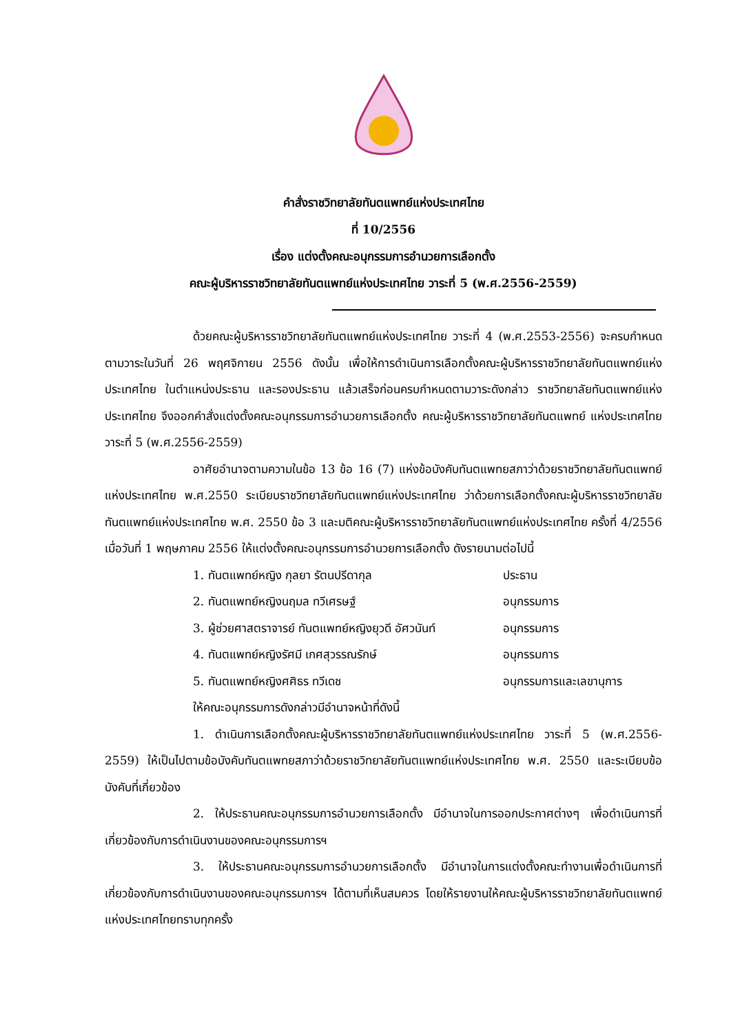คำสั่งราชวิทยาลัยทันตแพทย์แห่งประเทศไทย
ที่ 10/2556
เรื่อง แต่งตั้งคณะอนุกรรมการอำนวยการเลือกตั้ง
คณะผู้บริหารราชวิทยาลัยทันตแพทย์แห่งประเทศไทย วาระที่ 5 (พ.ศ.2556-2559)
ด้วยคณะผู้บริหารราชวิทยาลัยทันตแพทย์แห่งประเทศไทย วาระที่ 4 (พ.ศ.2553-2556) จะครบกำหนดตามวาระในวันที่ 26 พฤศจิกายน 2556 ดังนั้น เพื่อให้การดำเนินการเลือกตั้งคณะผู้บริหารราชวิทยาลัยทันตแพทย์แห่งประเทศไทย ในตำแหน่งประธาน และรองประธาน แล้วเสร็จก่อนครบกำหนดตามวาระดังกล่าว ราชวิทยาลัยทันตแพทย์แห่งประเทศไทย จึงออกคำสั่งแต่งตั้งคณะอนุกรรมการอำนวยการเลือกตั้ง คณะผู้บริหารราชวิทยาลัยทันตแพทย์ แห่งประเทศไทย วาระที่ 5 (พ.ศ.2556-2559)
อาศัยอำนาจตามความในข้อ 13 ข้อ 16 (7) แห่งข้อบังคับทันตแพทยสภาว่าด้วยราชวิทยาลัยทันตแพทย์แห่งประเทศไทย พ.ศ.2550 ระเบียบราชวิทยาลัยทันตแพทย์แห่งประเทศไทย ว่าด้วยการเลือกตั้งคณะผู้บริหารราชวิทยาลัยทันตแพทย์แห่งประเทศไทย พ.ศ. 2550 ข้อ 3 และมติคณะผู้บริหารราชวิทยาลัยทันตแพทย์แห่งประเทศไทย ครั้งที่ 4/2556 เมื่อวันที่ 1 พฤษภาคม 2556 ให้แต่งตั้งคณะอนุกรรมการอำนวยการเลือกตั้ง ดังรายนามต่อไปนี้
1. ทันตแพทย์หญิง กุลยา รัตนปรีดากุล ประธาน
2. ทันตแพทย์หญิงนฤมล ทวีเศรษฐ์ อนุกรรมการ
3. ผู้ช่วยศาสตราจารย์ ทันตแพทย์หญิงยุวดี อัศวนันท์ อนุกรรมการ
4. ทันตแพทย์หญิงรัศมี เกศสุวรรณรักษ์ อนุกรรมการ
5. ทันตแพทย์หญิงศศิธร ทวีเดช อนุกรรมการและเลขานุการ
ให้คณะอนุกรรมการดังกล่าวมีอำนาจหน้าที่ดังนี้
1. ดำเนินการเลือกตั้งคณะผู้บริหารราชวิทยาลัยทันตแพทย์แห่งประเทศไทย วาระที่ 5 (พ.ศ.2556-2559) ให้เป็นไปตามข้อบังคับทันตแพทยสภาว่าด้วยราชวิทยาลัยทันตแพทย์แห่งประเทศไทย พ.ศ. 2550 และระเบียบข้อบังคับที่เกี่ยวข้อง
2. ให้ประธานคณะอนุกรรมการอำนวยการเลือกตั้ง มีอำนาจในการออกประกาศต่างๆ เพื่อดำเนินการที่เกี่ยวข้องกับการดำเนินงานของคณะอนุกรรมการฯ
3. ให้ประธานคณะอนุกรรมการอำนวยการเลือกตั้ง มีอำนาจในการแต่งตั้งคณะทำงานเพื่อดำเนินการที่เกี่ยวข้องกับการดำเนินงานของคณะอนุกรรมการฯ ได้ตามที่เห็นสมควร โดยให้รายงานให้คณะผู้บริหารราชวิทยาลัยทันตแพทย์แห่งประเทศไทยทราบทุกครั้ง